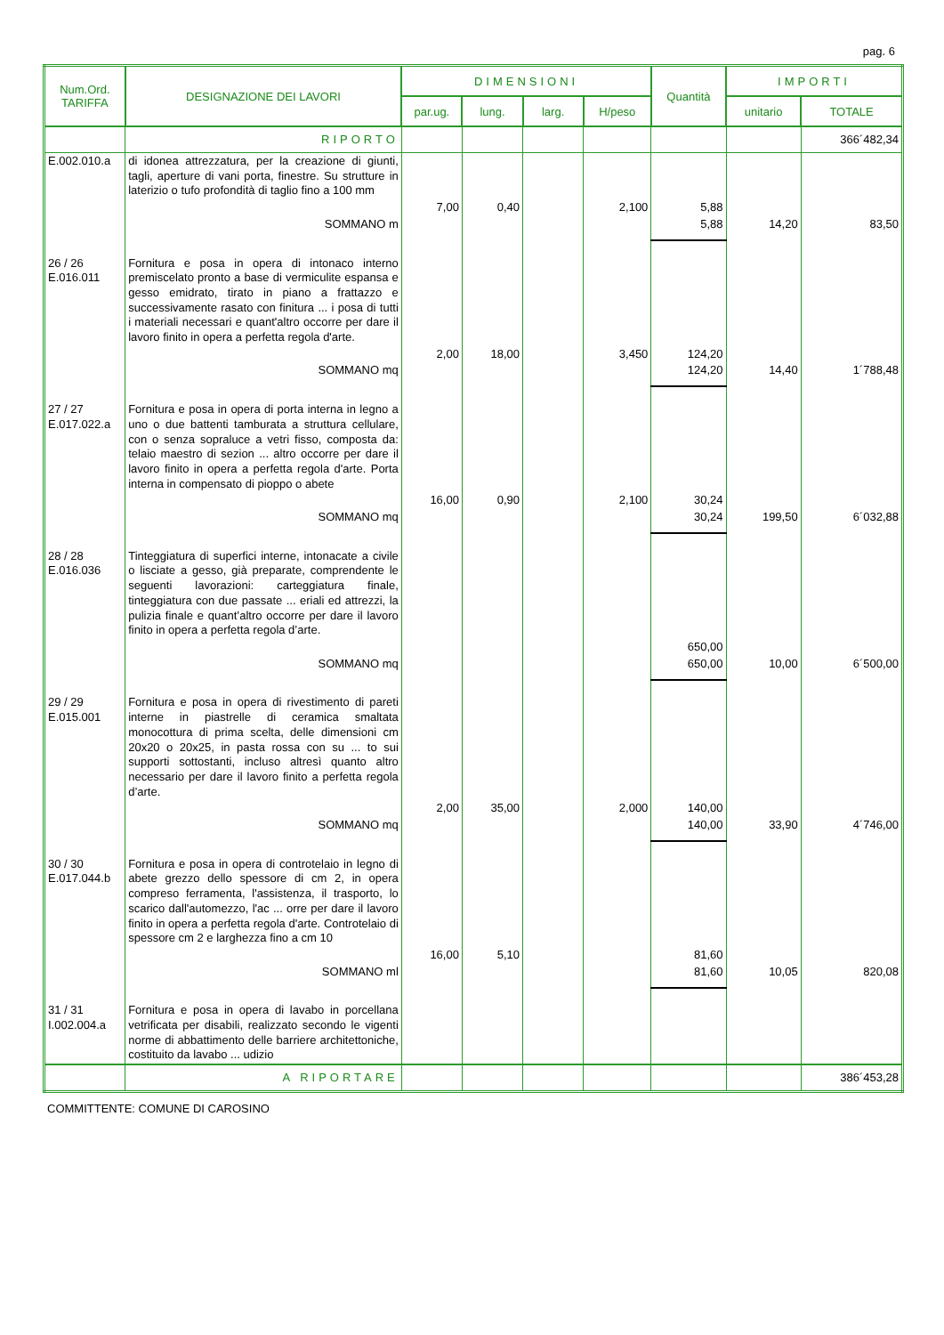pag. 6
| Num.Ord. TARIFFA | DESIGNAZIONE DEI LAVORI | DIMENSIONI | | | | Quantità | IMPORTI | |
| --- | --- | --- | --- | --- | --- | --- | --- | --- |
| | | par.ug. | lung. | larg. | H/peso | | unitario | TOTALE |
| | RIPORTO | | | | | | | 366´482,34 |
| E.002.010.a | di idonea attrezzatura, per la creazione di giunti, tagli, aperture di vani porta, finestre. Su strutture in laterizio o tufo profondità di taglio fino a 100 mm | | | | | | | |
| | | 7,00 | 0,40 | | 2,100 | 5,88 | | |
| | SOMMANO m | | | | | 5,88 | 14,20 | 83,50 |
| 26 / 26 E.016.011 | Fornitura e posa in opera di intonaco interno premiscelato pronto a base di vermiculite espansa e gesso emidrato, tirato in piano a frattazzo e successivamente rasato con finitura ... i posa di tutti i materiali necessari e quant'altro occorre per dare il lavoro finito in opera a perfetta regola d'arte. | | | | | | | |
| | | 2,00 | 18,00 | | 3,450 | 124,20 | | |
| | SOMMANO mq | | | | | 124,20 | 14,40 | 1´788,48 |
| 27 / 27 E.017.022.a | Fornitura e posa in opera di porta interna in legno a uno o due battenti tamburata a struttura cellulare, con o senza sopraluce a vetri fisso, composta da: telaio maestro di sezion ... altro occorre per dare il lavoro finito in opera a perfetta regola d'arte. Porta interna in compensato di pioppo o abete | | | | | | | |
| | | 16,00 | 0,90 | | 2,100 | 30,24 | | |
| | SOMMANO mq | | | | | 30,24 | 199,50 | 6´032,88 |
| 28 / 28 E.016.036 | Tinteggiatura di superfici interne, intonacate a civile o lisciate a gesso, già preparate, comprendente le seguenti lavorazioni: carteggiatura finale, tinteggiatura con due passate ... eriali ed attrezzi, la pulizia finale e quant’altro occorre per dare il lavoro finito in opera a perfetta regola d’arte. | | | | | | | |
| | | | | | | 650,00 | | |
| | SOMMANO mq | | | | | 650,00 | 10,00 | 6´500,00 |
| 29 / 29 E.015.001 | Fornitura e posa in opera di rivestimento di pareti interne in piastrelle di ceramica smaltata monocottura di prima scelta, delle dimensioni cm 20x20 o 20x25, in pasta rossa con su ... to sui supporti sottostanti, incluso altresì quanto altro necessario per dare il lavoro finito a perfetta regola d’arte. | | | | | | | |
| | | 2,00 | 35,00 | | 2,000 | 140,00 | | |
| | SOMMANO mq | | | | | 140,00 | 33,90 | 4´746,00 |
| 30 / 30 E.017.044.b | Fornitura e posa in opera di controtelaio in legno di abete grezzo dello spessore di cm 2, in opera compreso ferramenta, l'assistenza, il trasporto, lo scarico dall'automezzo, l'ac ... orre per dare il lavoro finito in opera a perfetta regola d'arte. Controtelaio di spessore cm 2 e larghezza fino a cm 10 | | | | | | | |
| | | 16,00 | 5,10 | | | 81,60 | | |
| | SOMMANO ml | | | | | 81,60 | 10,05 | 820,08 |
| 31 / 31 I.002.004.a | Fornitura e posa in opera di lavabo in porcellana vetrificata per disabili, realizzato secondo le vigenti norme di abbattimento delle barriere architettoniche, costituito da lavabo ... udizio | | | | | | | |
| | A RIPORTARE | | | | | | | 386´453,28 |
COMMITTENTE: COMUNE DI CAROSINO